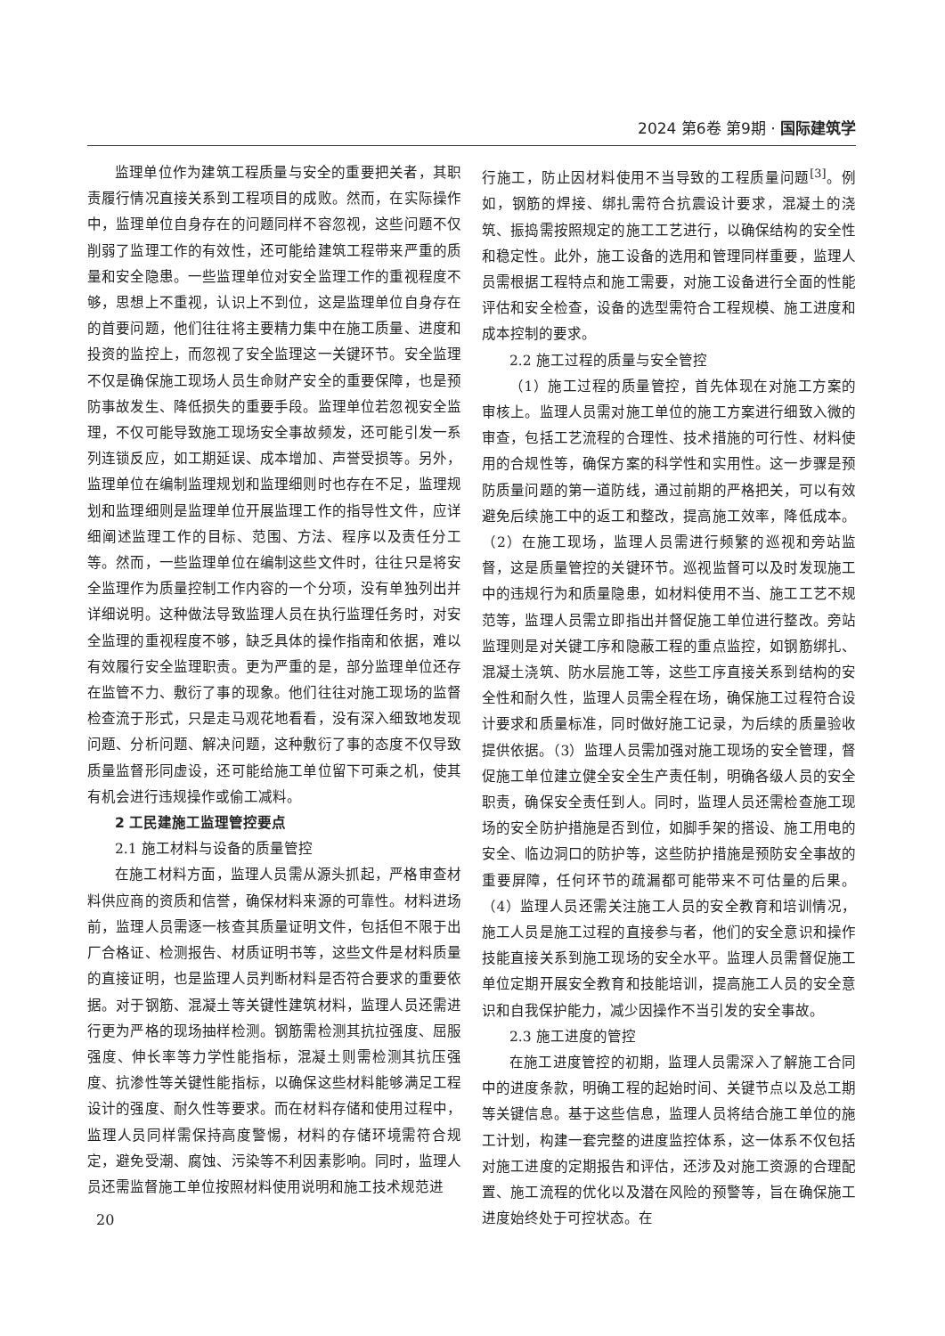2024 第6卷 第9期 · 国际建筑学
监理单位作为建筑工程质量与安全的重要把关者，其职责履行情况直接关系到工程项目的成败。然而，在实际操作中，监理单位自身存在的问题同样不容忽视，这些问题不仅削弱了监理工作的有效性，还可能给建筑工程带来严重的质量和安全隐患。一些监理单位对安全监理工作的重视程度不够，思想上不重视，认识上不到位，这是监理单位自身存在的首要问题，他们往往将主要精力集中在施工质量、进度和投资的监控上，而忽视了安全监理这一关键环节。安全监理不仅是确保施工现场人员生命财产安全的重要保障，也是预防事故发生、降低损失的重要手段。监理单位若忽视安全监理，不仅可能导致施工现场安全事故频发，还可能引发一系列连锁反应，如工期延误、成本增加、声誉受损等。另外，监理单位在编制监理规划和监理细则时也存在不足，监理规划和监理细则是监理单位开展监理工作的指导性文件，应详细阐述监理工作的目标、范围、方法、程序以及责任分工等。然而，一些监理单位在编制这些文件时，往往只是将安全监理作为质量控制工作内容的一个分项，没有单独列出并详细说明。这种做法导致监理人员在执行监理任务时，对安全监理的重视程度不够，缺乏具体的操作指南和依据，难以有效履行安全监理职责。更为严重的是，部分监理单位还存在监管不力、敷衍了事的现象。他们往往对施工现场的监督检查流于形式，只是走马观花地看看，没有深入细致地发现问题、分析问题、解决问题，这种敷衍了事的态度不仅导致质量监督形同虚设，还可能给施工单位留下可乘之机，使其有机会进行违规操作或偷工减料。
2 工民建施工监理管控要点
2.1 施工材料与设备的质量管控
在施工材料方面，监理人员需从源头抓起，严格审查材料供应商的资质和信誉，确保材料来源的可靠性。材料进场前，监理人员需逐一核查其质量证明文件，包括但不限于出厂合格证、检测报告、材质证明书等，这些文件是材料质量的直接证明，也是监理人员判断材料是否符合要求的重要依据。对于钢筋、混凝土等关键性建筑材料，监理人员还需进行更为严格的现场抽样检测。钢筋需检测其抗拉强度、屈服强度、伸长率等力学性能指标，混凝土则需检测其抗压强度、抗渗性等关键性能指标，以确保这些材料能够满足工程设计的强度、耐久性等要求。而在材料存储和使用过程中，监理人员同样需保持高度警惕，材料的存储环境需符合规定，避免受潮、腐蚀、污染等不利因素影响。同时，监理人员还需监督施工单位按照材料使用说明和施工技术规范进
行施工，防止因材料使用不当导致的工程质量问题<sup>[3]</sup>。例如，钢筋的焊接、绑扎需符合抗震设计要求，混凝土的浇筑、振捣需按照规定的施工工艺进行，以确保结构的安全性和稳定性。此外，施工设备的选用和管理同样重要，监理人员需根据工程特点和施工需要，对施工设备进行全面的性能评估和安全检查，设备的选型需符合工程规模、施工进度和成本控制的要求。
2.2 施工过程的质量与安全管控
（1）施工过程的质量管控，首先体现在对施工方案的审核上。监理人员需对施工单位的施工方案进行细致入微的审查，包括工艺流程的合理性、技术措施的可行性、材料使用的合规性等，确保方案的科学性和实用性。这一步骤是预防质量问题的第一道防线，通过前期的严格把关，可以有效避免后续施工中的返工和整改，提高施工效率，降低成本。（2）在施工现场，监理人员需进行频繁的巡视和旁站监督，这是质量管控的关键环节。巡视监督可以及时发现施工中的违规行为和质量隐患，如材料使用不当、施工工艺不规范等，监理人员需立即指出并督促施工单位进行整改。旁站监理则是对关键工序和隐蔽工程的重点监控，如钢筋绑扎、混凝土浇筑、防水层施工等，这些工序直接关系到结构的安全性和耐久性，监理人员需全程在场，确保施工过程符合设计要求和质量标准，同时做好施工记录，为后续的质量验收提供依据。（3）监理人员需加强对施工现场的安全管理，督促施工单位建立健全安全生产责任制，明确各级人员的安全职责，确保安全责任到人。同时，监理人员还需检查施工现场的安全防护措施是否到位，如脚手架的搭设、施工用电的安全、临边洞口的防护等，这些防护措施是预防安全事故的重要屏障，任何环节的疏漏都可能带来不可估量的后果。（4）监理人员还需关注施工人员的安全教育和培训情况，施工人员是施工过程的直接参与者，他们的安全意识和操作技能直接关系到施工现场的安全水平。监理人员需督促施工单位定期开展安全教育和技能培训，提高施工人员的安全意识和自我保护能力，减少因操作不当引发的安全事故。
2.3 施工进度的管控
在施工进度管控的初期，监理人员需深入了解施工合同中的进度条款，明确工程的起始时间、关键节点以及总工期等关键信息。基于这些信息，监理人员将结合施工单位的施工计划，构建一套完整的进度监控体系，这一体系不仅包括对施工进度的定期报告和评估，还涉及对施工资源的合理配置、施工流程的优化以及潜在风险的预警等，旨在确保施工进度始终处于可控状态。在
20